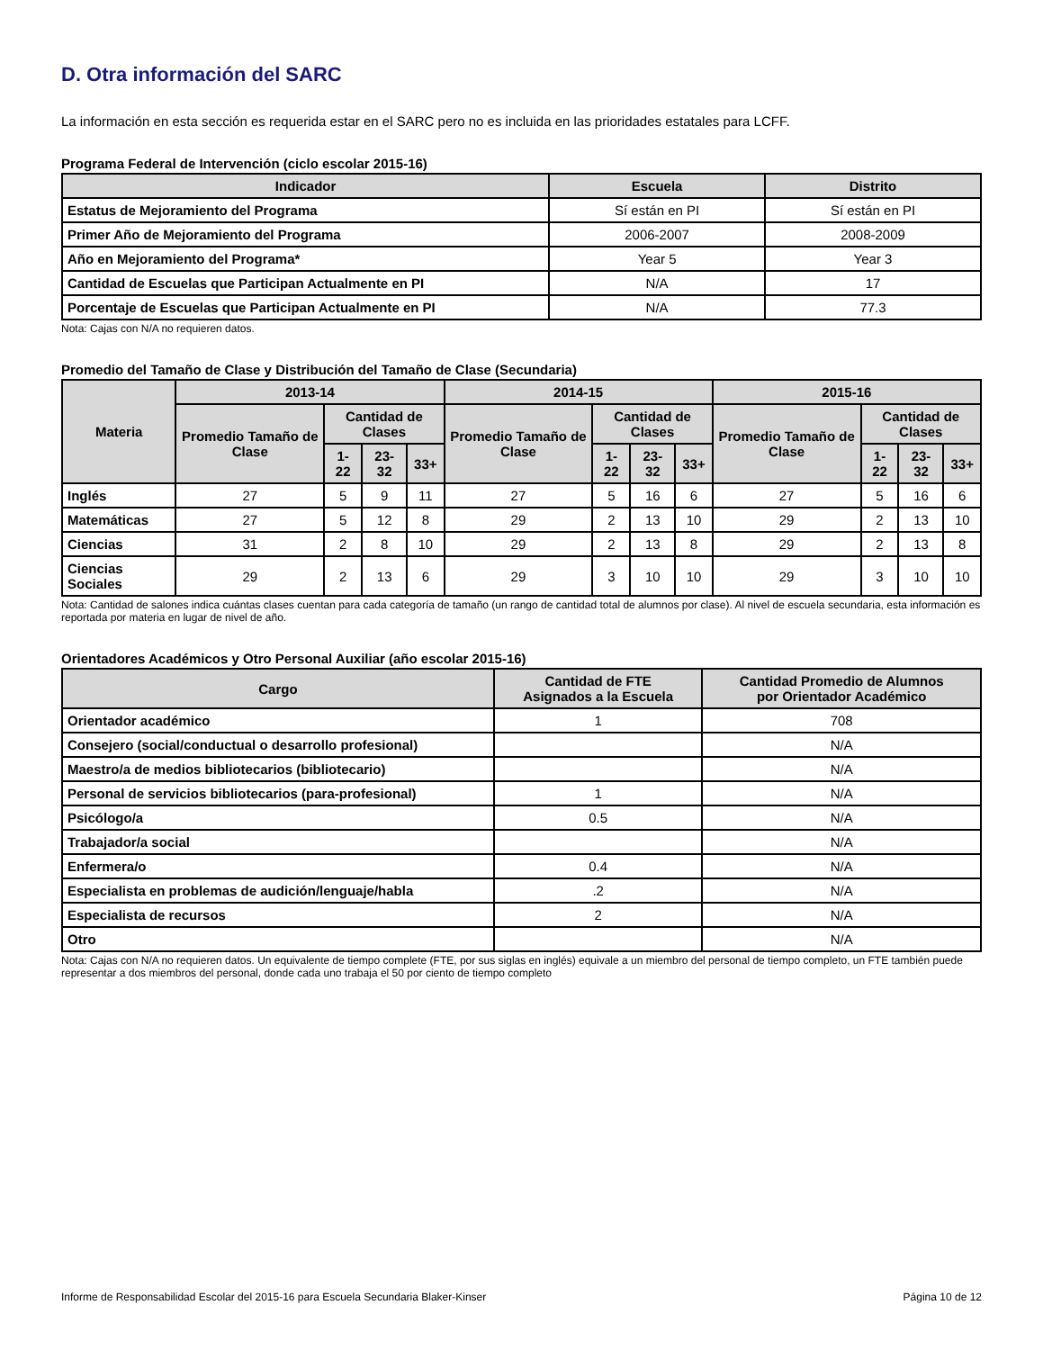D. Otra información del SARC
La información en esta sección es requerida estar en el SARC pero no es incluida en las prioridades estatales para LCFF.
Programa Federal de Intervención (ciclo escolar 2015-16)
| Indicador | Escuela | Distrito |
| --- | --- | --- |
| Estatus de Mejoramiento del Programa | Sí están en PI | Sí están en PI |
| Primer Año de Mejoramiento del Programa | 2006-2007 | 2008-2009 |
| Año en Mejoramiento del Programa* | Year 5 | Year 3 |
| Cantidad de Escuelas que Participan Actualmente en PI | N/A | 17 |
| Porcentaje de Escuelas que Participan Actualmente en PI | N/A | 77.3 |
Nota: Cajas con N/A no requieren datos.
Promedio del Tamaño de Clase y Distribución del Tamaño de Clase (Secundaria)
| Materia | 2013-14 | | | | 2014-15 | | | | 2015-16 | | | |
| --- | --- | --- | --- | --- | --- | --- | --- | --- | --- | --- | --- | --- |
| | Promedio Tamaño de Clase | Cantidad de Clases | | | Promedio Tamaño de Clase | Cantidad de Clases | | | Promedio Tamaño de Clase | Cantidad de Clases | | |
| | | 1-22 | 23-32 | 33+ | | 1-22 | 23-32 | 33+ | | 1-22 | 23-32 | 33+ |
| Inglés | 27 | 5 | 9 | 11 | 27 | 5 | 16 | 6 | 27 | 5 | 16 | 6 |
| Matemáticas | 27 | 5 | 12 | 8 | 29 | 2 | 13 | 10 | 29 | 2 | 13 | 10 |
| Ciencias | 31 | 2 | 8 | 10 | 29 | 2 | 13 | 8 | 29 | 2 | 13 | 8 |
| Ciencias Sociales | 29 | 2 | 13 | 6 | 29 | 3 | 10 | 10 | 29 | 3 | 10 | 10 |
Nota: Cantidad de salones indica cuántas clases cuentan para cada categoría de tamaño (un rango de cantidad total de alumnos por clase). Al nivel de escuela secundaria, esta información es reportada por materia en lugar de nivel de año.
Orientadores Académicos y Otro Personal Auxiliar (año escolar 2015-16)
| Cargo | Cantidad de FTE Asignados a la Escuela | Cantidad Promedio de Alumnos por Orientador Académico |
| --- | --- | --- |
| Orientador académico | 1 | 708 |
| Consejero (social/conductual o desarrollo profesional) | | N/A |
| Maestro/a de medios bibliotecarios (bibliotecario) | | N/A |
| Personal de servicios bibliotecarios (para-profesional) | 1 | N/A |
| Psicólogo/a | 0.5 | N/A |
| Trabajador/a social | | N/A |
| Enfermera/o | 0.4 | N/A |
| Especialista en problemas de audición/lenguaje/habla | .2 | N/A |
| Especialista de recursos | 2 | N/A |
| Otro | | N/A |
Nota: Cajas con N/A no requieren datos. Un equivalente de tiempo complete (FTE, por sus siglas en inglés) equivale a un miembro del personal de tiempo completo, un FTE también puede representar a dos miembros del personal, donde cada uno trabaja el 50 por ciento de tiempo completo
Informe de Responsabilidad Escolar del 2015-16 para Escuela Secundaria Blaker-Kinser Página 10 de 12